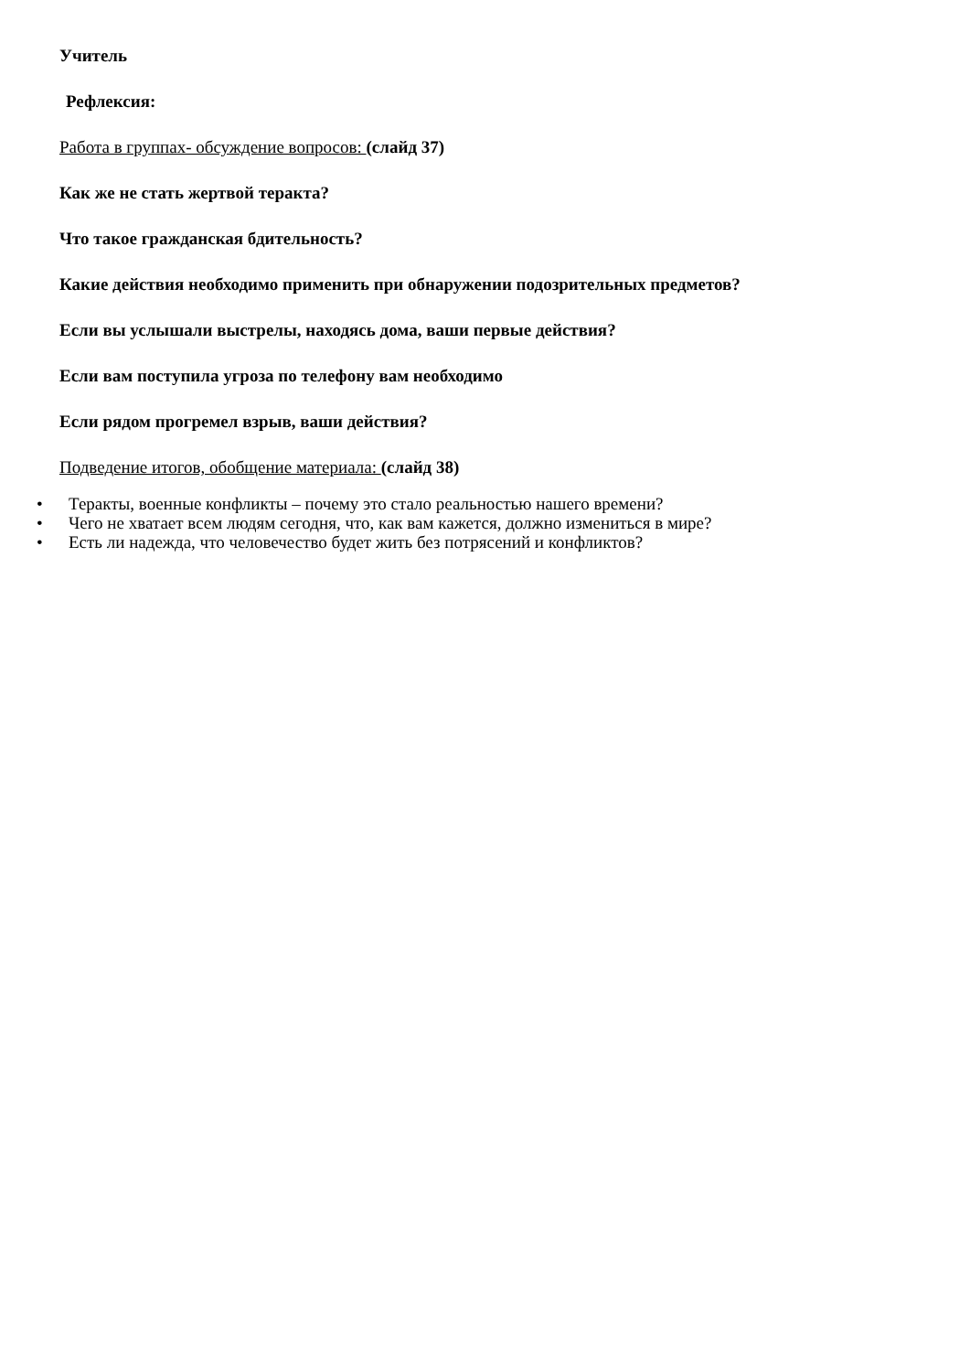Учитель
Рефлексия:
Работа в группах- обсуждение вопросов: (слайд 37)
Как же не стать жертвой теракта?
Что такое гражданская бдительность?
Какие действия необходимо применить при обнаружении подозрительных предметов?
Если вы услышали выстрелы, находясь дома, ваши первые действия?
Если вам поступила угроза по телефону вам необходимо
Если рядом прогремел взрыв, ваши действия?
Подведение итогов, обобщение материала: (слайд 38)
• Теракты, военные конфликты – почему это стало реальностью нашего времени?
• Чего не хватает всем людям сегодня, что, как вам кажется, должно измениться в мире?
• Есть ли надежда, что человечество будет жить без потрясений и конфликтов?